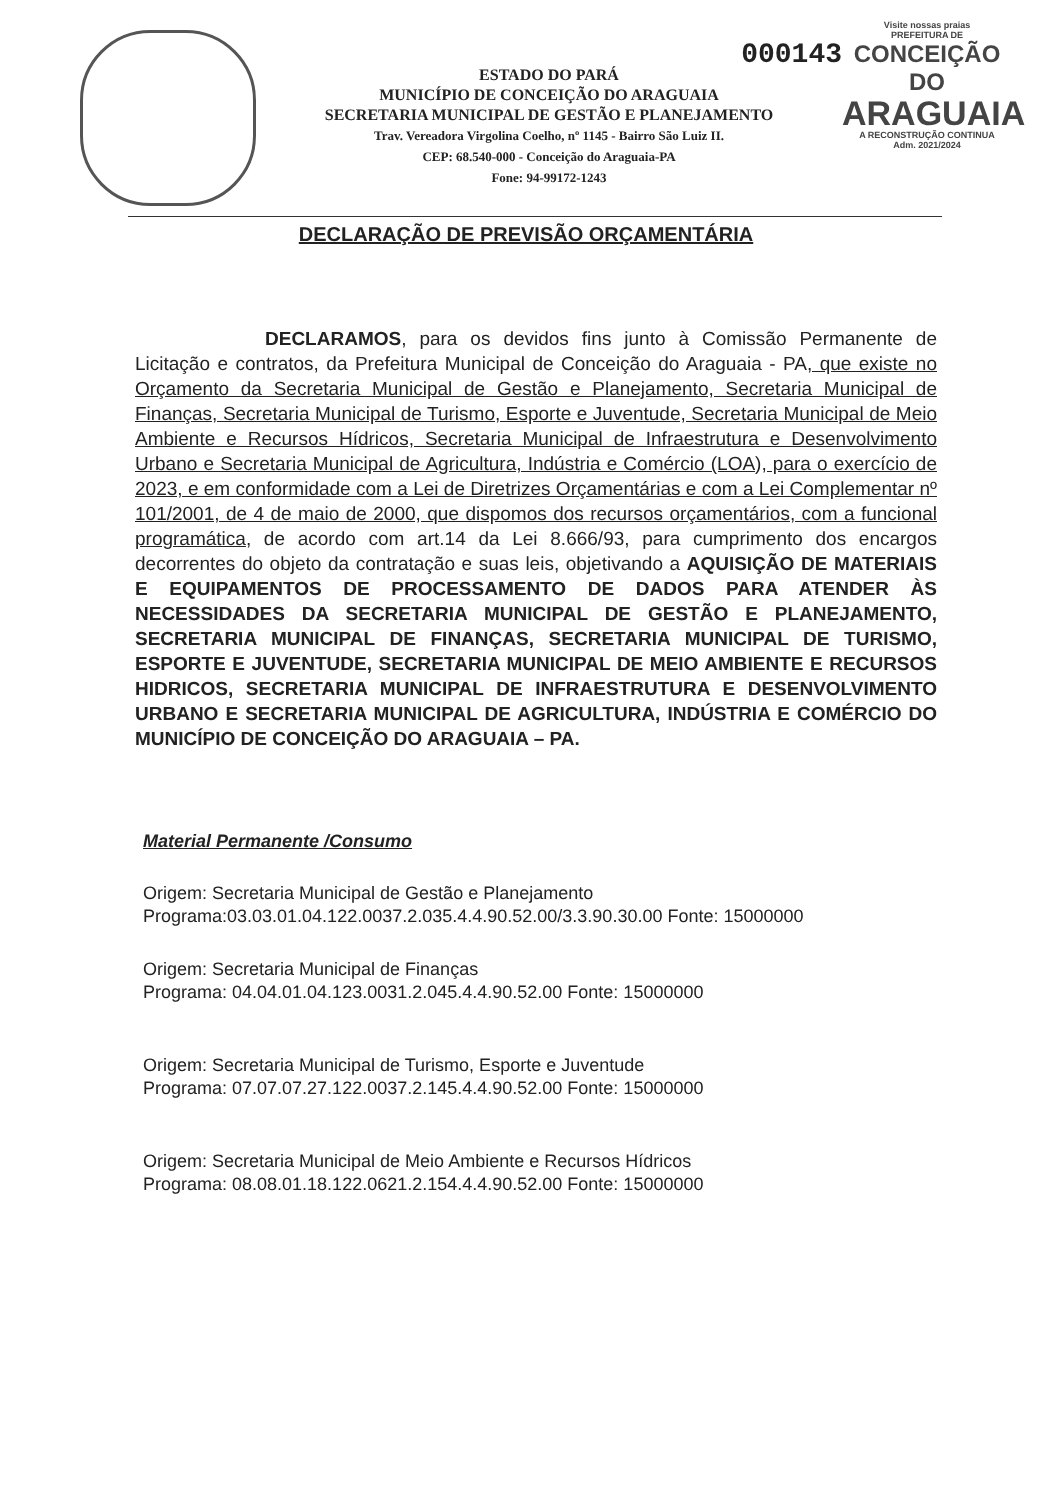000143
ESTADO DO PARÁ
MUNICÍPIO DE CONCEIÇÃO DO ARAGUAIA
SECRETARIA MUNICIPAL DE GESTÃO E PLANEJAMENTO
Trav. Vereadora Virgolina Coelho, nº 1145 - Bairro São Luiz II.
CEP: 68.540-000 - Conceição do Araguaia-PA
Fone: 94-99172-1243
Visite nossas praias
PREFEITURA DE
CONCEIÇÃO DO
ARAGUAIA
A RECONSTRUÇÃO CONTINUA
Adm. 2021/2024
DECLARAÇÃO DE PREVISÃO ORÇAMENTÁRIA
DECLARAMOS, para os devidos fins junto à Comissão Permanente de Licitação e contratos, da Prefeitura Municipal de Conceição do Araguaia - PA, que existe no Orçamento da Secretaria Municipal de Gestão e Planejamento, Secretaria Municipal de Finanças, Secretaria Municipal de Turismo, Esporte e Juventude, Secretaria Municipal de Meio Ambiente e Recursos Hídricos, Secretaria Municipal de Infraestrutura e Desenvolvimento Urbano e Secretaria Municipal de Agricultura, Indústria e Comércio (LOA), para o exercício de 2023, e em conformidade com a Lei de Diretrizes Orçamentárias e com a Lei Complementar nº 101/2001, de 4 de maio de 2000, que dispomos dos recursos orçamentários, com a funcional programática, de acordo com art.14 da Lei 8.666/93, para cumprimento dos encargos decorrentes do objeto da contratação e suas leis, objetivando a AQUISIÇÃO DE MATERIAIS E EQUIPAMENTOS DE PROCESSAMENTO DE DADOS PARA ATENDER ÀS NECESSIDADES DA SECRETARIA MUNICIPAL DE GESTÃO E PLANEJAMENTO, SECRETARIA MUNICIPAL DE FINANÇAS, SECRETARIA MUNICIPAL DE TURISMO, ESPORTE E JUVENTUDE, SECRETARIA MUNICIPAL DE MEIO AMBIENTE E RECURSOS HIDRICOS, SECRETARIA MUNICIPAL DE INFRAESTRUTURA E DESENVOLVIMENTO URBANO E SECRETARIA MUNICIPAL DE AGRICULTURA, INDÚSTRIA E COMÉRCIO DO MUNICÍPIO DE CONCEIÇÃO DO ARAGUAIA – PA.
Material Permanente /Consumo
Origem: Secretaria Municipal de Gestão e Planejamento
Programa:03.03.01.04.122.0037.2.035.4.4.90.52.00/3.3.90.30.00 Fonte: 15000000
Origem: Secretaria Municipal de Finanças
Programa: 04.04.01.04.123.0031.2.045.4.4.90.52.00 Fonte: 15000000
Origem: Secretaria Municipal de Turismo, Esporte e Juventude
Programa: 07.07.07.27.122.0037.2.145.4.4.90.52.00 Fonte: 15000000
Origem: Secretaria Municipal de Meio Ambiente e Recursos Hídricos
Programa: 08.08.01.18.122.0621.2.154.4.4.90.52.00 Fonte: 15000000